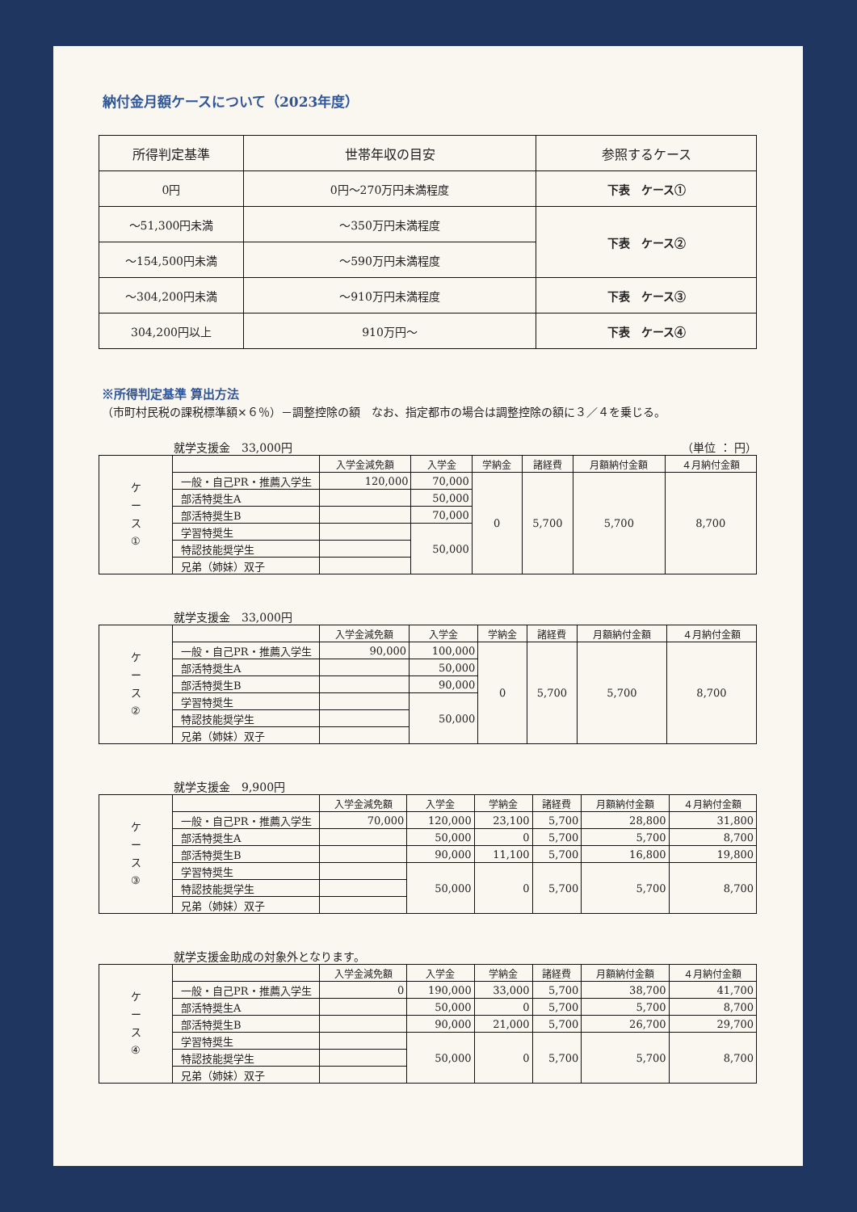納付金月額ケースについて（2023年度）
| 所得判定基準 | 世帯年収の目安 | 参照するケース |
| --- | --- | --- |
| 0円 | 0円～270万円未満程度 | 下表 ケース① |
| ～51,300円未満 | ～350万円未満程度 | 下表 ケース② |
| ～154,500円未満 | ～590万円未満程度 | |
| ～304,200円未満 | ～910万円未満程度 | 下表 ケース③ |
| 304,200円以上 | 910万円～ | 下表 ケース④ |
※所得判定基準 算出方法
（市町村民税の課税標準額×６％）－調整控除の額　なお、指定都市の場合は調整控除の額に３／４を乗じる。
就学支援金　33,000円 （単位 ： 円）
| ケ ー ス ① | | 入学金減免額 | 入学金 | 学納金 | 諸経費 | 月額納付金額 | ４月納付金額 |
| | 一般・自己PR・推薦入学生 | 120,000 | 70,000 | 0 | 5,700 | 5,700 | 8,700 |
| | 部活特奨生A | | 50,000 | | | | |
| | 部活特奨生B | | 70,000 | | | | |
| | 学習特奨生 | | 50,000 | | | | |
| | 特認技能奨学生 | | | | | | |
| | 兄弟（姉妹）双子 | | | | | | |
就学支援金　33,000円
| ケ ー ス ② | | 入学金減免額 | 入学金 | 学納金 | 諸経費 | 月額納付金額 | ４月納付金額 |
| | 一般・自己PR・推薦入学生 | 90,000 | 100,000 | 0 | 5,700 | 5,700 | 8,700 |
| | 部活特奨生A | | 50,000 | | | | |
| | 部活特奨生B | | 90,000 | | | | |
| | 学習特奨生 | | 50,000 | | | | |
| | 特認技能奨学生 | | | | | | |
| | 兄弟（姉妹）双子 | | | | | | |
就学支援金　9,900円
| ケ ー ス ③ | | 入学金減免額 | 入学金 | 学納金 | 諸経費 | 月額納付金額 | ４月納付金額 |
| | 一般・自己PR・推薦入学生 | 70,000 | 120,000 | 23,100 | 5,700 | 28,800 | 31,800 |
| | 部活特奨生A | | 50,000 | 0 | 5,700 | 5,700 | 8,700 |
| | 部活特奨生B | | 90,000 | 11,100 | 5,700 | 16,800 | 19,800 |
| | 学習特奨生 | | 50,000 | 0 | 5,700 | 5,700 | 8,700 |
| | 特認技能奨学生 | | | | | | |
| | 兄弟（姉妹）双子 | | | | | | |
就学支援金助成の対象外となります。
| ケ ー ス ④ | | 入学金減免額 | 入学金 | 学納金 | 諸経費 | 月額納付金額 | ４月納付金額 |
| | 一般・自己PR・推薦入学生 | 0 | 190,000 | 33,000 | 5,700 | 38,700 | 41,700 |
| | 部活特奨生A | | 50,000 | 0 | 5,700 | 5,700 | 8,700 |
| | 部活特奨生B | | 90,000 | 21,000 | 5,700 | 26,700 | 29,700 |
| | 学習特奨生 | | 50,000 | 0 | 5,700 | 5,700 | 8,700 |
| | 特認技能奨学生 | | | | | | |
| | 兄弟（姉妹）双子 | | | | | | |